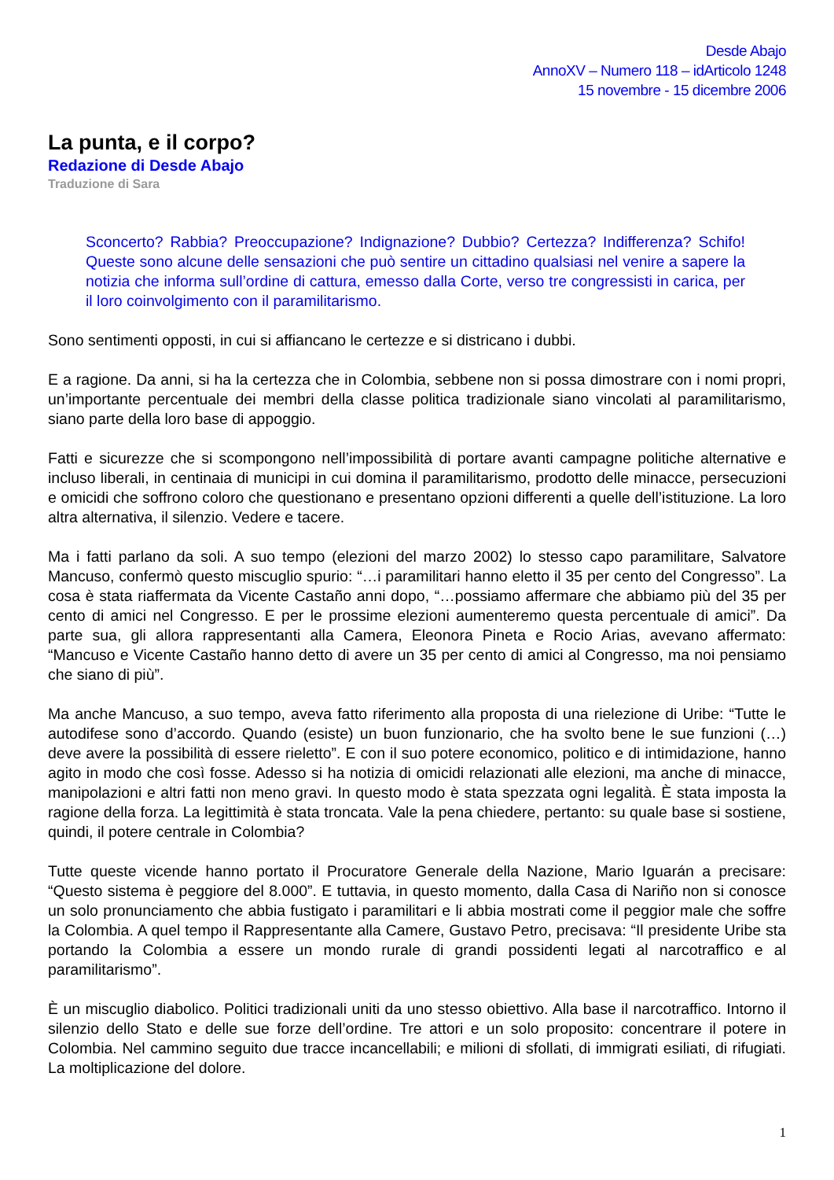Desde Abajo
AnnoXV – Numero 118 – idArticolo 1248
15 novembre - 15 dicembre 2006
La punta, e il corpo?
Redazione di Desde Abajo
Traduzione di Sara
Sconcerto? Rabbia? Preoccupazione? Indignazione? Dubbio? Certezza? Indifferenza? Schifo! Queste sono alcune delle sensazioni che può sentire un cittadino qualsiasi nel venire a sapere la notizia che informa sull’ordine di cattura, emesso dalla Corte, verso tre congressisti in carica, per il loro coinvolgimento con il paramilitarismo.
Sono sentimenti opposti, in cui si affiancano le certezze e si districano i dubbi.
E a ragione. Da anni, si ha la certezza che in Colombia, sebbene non si possa dimostrare con i nomi propri, un’importante percentuale dei membri della classe politica tradizionale siano vincolati al paramilitarismo, siano parte della loro base di appoggio.
Fatti e sicurezze che si scompongono nell’impossibilità di portare avanti campagne politiche alternative e incluso liberali, in centinaia di municipi in cui domina il paramilitarismo, prodotto delle minacce, persecuzioni e omicidi che soffrono coloro che questionano e presentano opzioni differenti a quelle dell’istituzione. La loro altra alternativa, il silenzio. Vedere e tacere.
Ma i fatti parlano da soli. A suo tempo (elezioni del marzo 2002) lo stesso capo paramilitare, Salvatore Mancuso, confermò questo miscuglio spurio: “…i paramilitari hanno eletto il 35 per cento del Congresso”. La cosa è stata riaffermata da Vicente Castaño anni dopo, “…possiamo affermare che abbiamo più del 35 per cento di amici nel Congresso. E per le prossime elezioni aumenteremo questa percentuale di amici”. Da parte sua, gli allora rappresentanti alla Camera, Eleonora Pineta e Rocio Arias, avevano affermato: “Mancuso e Vicente Castaño hanno detto di avere un 35 per cento di amici al Congresso, ma noi pensiamo che siano di più”.
Ma anche Mancuso, a suo tempo, aveva fatto riferimento alla proposta di una rielezione di Uribe: “Tutte le autodifese sono d’accordo. Quando (esiste) un buon funzionario, che ha svolto bene le sue funzioni (…) deve avere la possibilità di essere rieletto”. E con il suo potere economico, politico e di intimidazione, hanno agito in modo che così fosse. Adesso si ha notizia di omicidi relazionati alle elezioni, ma anche di minacce, manipolazioni e altri fatti non meno gravi. In questo modo è stata spezzata ogni legalità. È stata imposta la ragione della forza. La legittimità è stata troncata. Vale la pena chiedere, pertanto: su quale base si sostiene, quindi, il potere centrale in Colombia?
Tutte queste vicende hanno portato il Procuratore Generale della Nazione, Mario Iguarán a precisare: “Questo sistema è peggiore del 8.000”. E tuttavia, in questo momento, dalla Casa di Nariño non si conosce un solo pronunciamento che abbia fustigato i paramilitari e li abbia mostrati come il peggior male che soffre la Colombia. A quel tempo il Rappresentante alla Camere, Gustavo Petro, precisava: “Il presidente Uribe sta portando la Colombia a essere un mondo rurale di grandi possidenti legati al narcotraffico e al paramilitarismo”.
È un miscuglio diabolico. Politici tradizionali uniti da uno stesso obiettivo. Alla base il narcotraffico. Intorno il silenzio dello Stato e delle sue forze dell’ordine. Tre attori e un solo proposito: concentrare il potere in Colombia. Nel cammino seguito due tracce incancellabili; e milioni di sfollati, di immigrati esiliati, di rifugiati. La moltiplicazione del dolore.
1